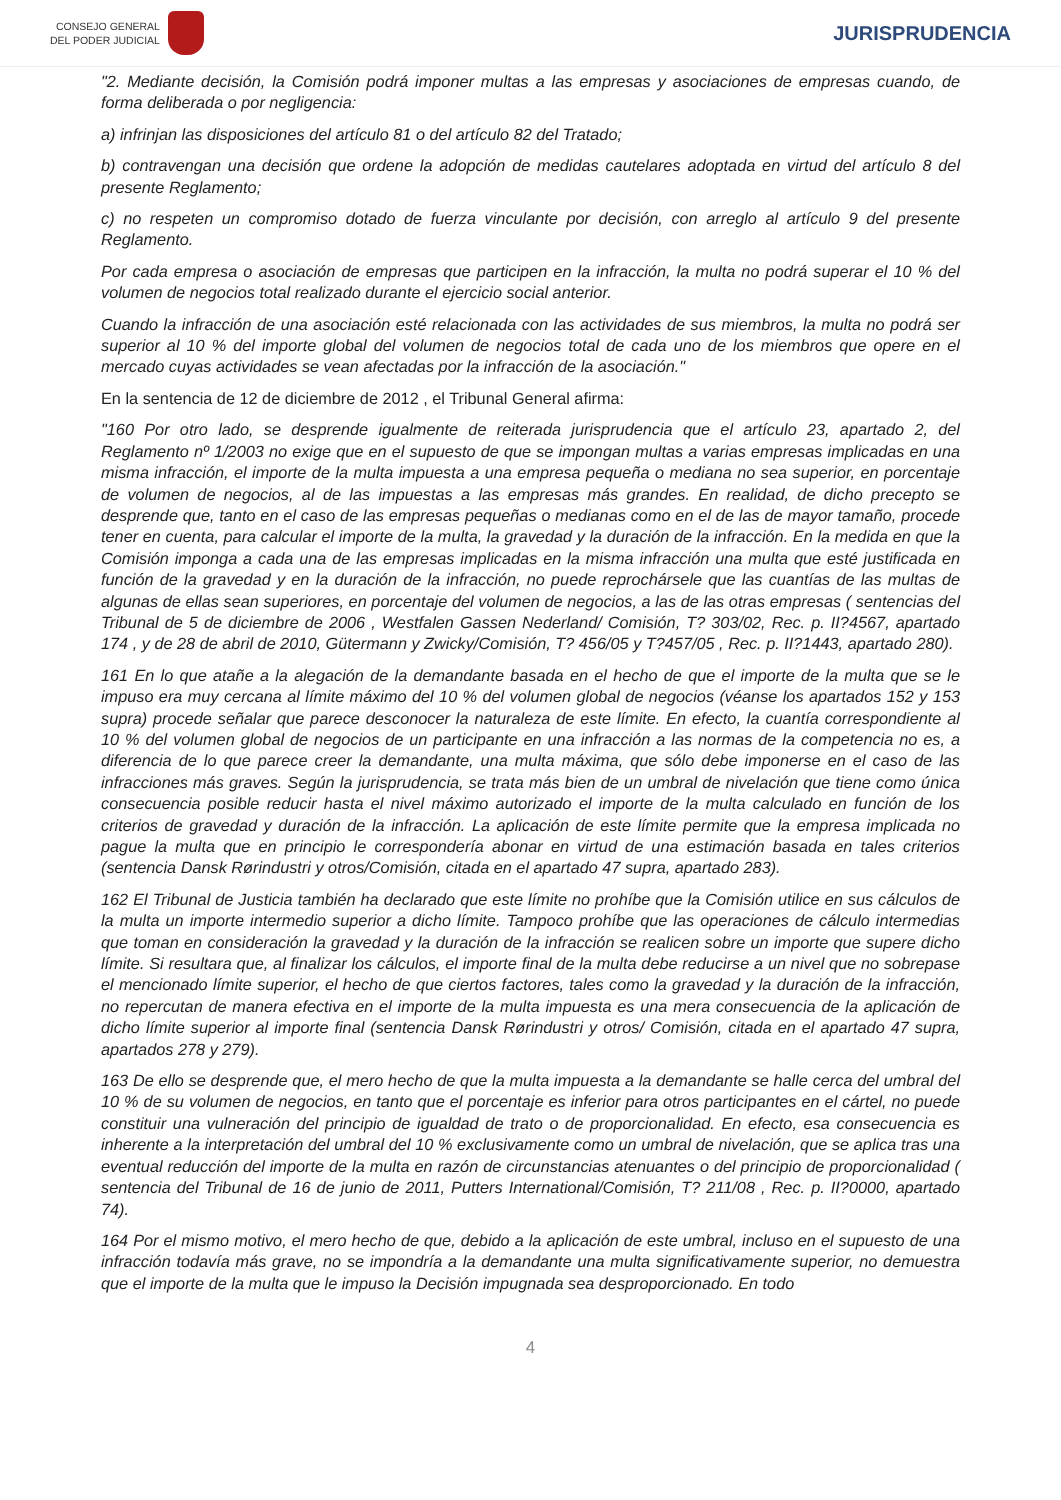CONSEJO GENERAL
DEL PODER JUDICIAL
JURISPRUDENCIA
"2. Mediante decisión, la Comisión podrá imponer multas a las empresas y asociaciones de empresas cuando, de forma deliberada o por negligencia:
a) infrinjan las disposiciones del artículo 81 o del artículo 82 del Tratado;
b) contravengan una decisión que ordene la adopción de medidas cautelares adoptada en virtud del artículo 8 del presente Reglamento;
c) no respeten un compromiso dotado de fuerza vinculante por decisión, con arreglo al artículo 9 del presente Reglamento.
Por cada empresa o asociación de empresas que participen en la infracción, la multa no podrá superar el 10 % del volumen de negocios total realizado durante el ejercicio social anterior.
Cuando la infracción de una asociación esté relacionada con las actividades de sus miembros, la multa no podrá ser superior al 10 % del importe global del volumen de negocios total de cada uno de los miembros que opere en el mercado cuyas actividades se vean afectadas por la infracción de la asociación."
En la sentencia de 12 de diciembre de 2012 , el Tribunal General afirma:
"160 Por otro lado, se desprende igualmente de reiterada jurisprudencia que el artículo 23, apartado 2, del Reglamento nº 1/2003 no exige que en el supuesto de que se impongan multas a varias empresas implicadas en una misma infracción, el importe de la multa impuesta a una empresa pequeña o mediana no sea superior, en porcentaje de volumen de negocios, al de las impuestas a las empresas más grandes. En realidad, de dicho precepto se desprende que, tanto en el caso de las empresas pequeñas o medianas como en el de las de mayor tamaño, procede tener en cuenta, para calcular el importe de la multa, la gravedad y la duración de la infracción. En la medida en que la Comisión imponga a cada una de las empresas implicadas en la misma infracción una multa que esté justificada en función de la gravedad y en la duración de la infracción, no puede reprochársele que las cuantías de las multas de algunas de ellas sean superiores, en porcentaje del volumen de negocios, a las de las otras empresas ( sentencias del Tribunal de 5 de diciembre de 2006 , Westfalen Gassen Nederland/ Comisión, T? 303/02, Rec. p. II?4567, apartado 174 , y de 28 de abril de 2010, Gütermann y Zwicky/Comisión, T? 456/05 y T?457/05 , Rec. p. II?1443, apartado 280).
161 En lo que atañe a la alegación de la demandante basada en el hecho de que el importe de la multa que se le impuso era muy cercana al límite máximo del 10 % del volumen global de negocios (véanse los apartados 152 y 153 supra) procede señalar que parece desconocer la naturaleza de este límite. En efecto, la cuantía correspondiente al 10 % del volumen global de negocios de un participante en una infracción a las normas de la competencia no es, a diferencia de lo que parece creer la demandante, una multa máxima, que sólo debe imponerse en el caso de las infracciones más graves. Según la jurisprudencia, se trata más bien de un umbral de nivelación que tiene como única consecuencia posible reducir hasta el nivel máximo autorizado el importe de la multa calculado en función de los criterios de gravedad y duración de la infracción. La aplicación de este límite permite que la empresa implicada no pague la multa que en principio le correspondería abonar en virtud de una estimación basada en tales criterios (sentencia Dansk Rørindustri y otros/Comisión, citada en el apartado 47 supra, apartado 283).
162 El Tribunal de Justicia también ha declarado que este límite no prohíbe que la Comisión utilice en sus cálculos de la multa un importe intermedio superior a dicho límite. Tampoco prohíbe que las operaciones de cálculo intermedias que toman en consideración la gravedad y la duración de la infracción se realicen sobre un importe que supere dicho límite. Si resultara que, al finalizar los cálculos, el importe final de la multa debe reducirse a un nivel que no sobrepase el mencionado límite superior, el hecho de que ciertos factores, tales como la gravedad y la duración de la infracción, no repercutan de manera efectiva en el importe de la multa impuesta es una mera consecuencia de la aplicación de dicho límite superior al importe final (sentencia Dansk Rørindustri y otros/ Comisión, citada en el apartado 47 supra, apartados 278 y 279).
163 De ello se desprende que, el mero hecho de que la multa impuesta a la demandante se halle cerca del umbral del 10 % de su volumen de negocios, en tanto que el porcentaje es inferior para otros participantes en el cártel, no puede constituir una vulneración del principio de igualdad de trato o de proporcionalidad. En efecto, esa consecuencia es inherente a la interpretación del umbral del 10 % exclusivamente como un umbral de nivelación, que se aplica tras una eventual reducción del importe de la multa en razón de circunstancias atenuantes o del principio de proporcionalidad ( sentencia del Tribunal de 16 de junio de 2011, Putters International/Comisión, T? 211/08 , Rec. p. II?0000, apartado 74).
164 Por el mismo motivo, el mero hecho de que, debido a la aplicación de este umbral, incluso en el supuesto de una infracción todavía más grave, no se impondría a la demandante una multa significativamente superior, no demuestra que el importe de la multa que le impuso la Decisión impugnada sea desproporcionado. En todo
4